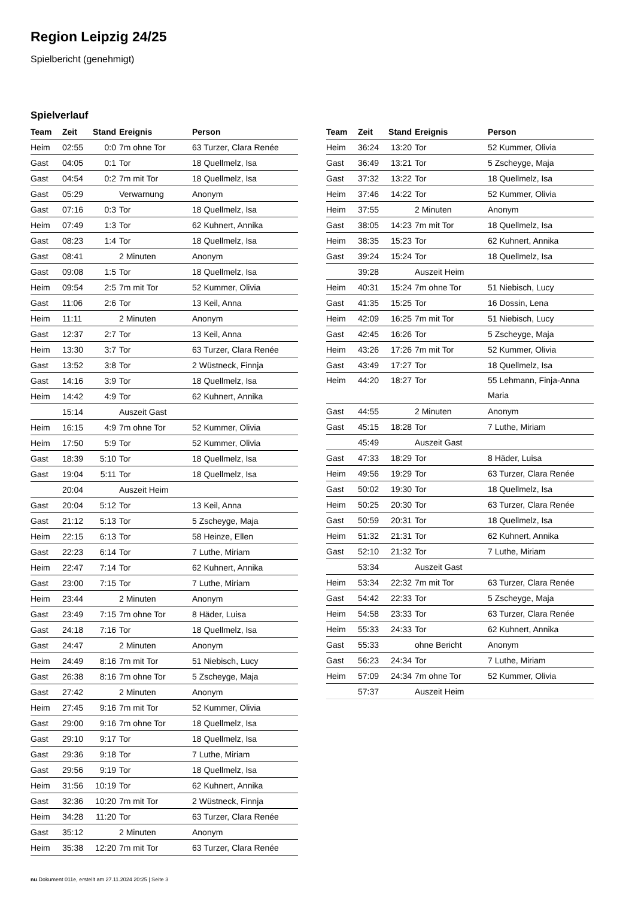Region Leipzig 24/25
Spielbericht (genehmigt)
Spielverlauf
| Team | Zeit | Stand | Ereignis | Person |
| --- | --- | --- | --- | --- |
| Heim | 02:55 | 0:0 | 7m ohne Tor | 63 Turzer, Clara Renée |
| Gast | 04:05 | 0:1 | Tor | 18 Quellmelz, Isa |
| Gast | 04:54 | 0:2 | 7m mit Tor | 18 Quellmelz, Isa |
| Gast | 05:29 | | Verwarnung | Anonym |
| Gast | 07:16 | 0:3 | Tor | 18 Quellmelz, Isa |
| Heim | 07:49 | 1:3 | Tor | 62 Kuhnert, Annika |
| Gast | 08:23 | 1:4 | Tor | 18 Quellmelz, Isa |
| Gast | 08:41 | | 2 Minuten | Anonym |
| Gast | 09:08 | 1:5 | Tor | 18 Quellmelz, Isa |
| Heim | 09:54 | 2:5 | 7m mit Tor | 52 Kummer, Olivia |
| Gast | 11:06 | 2:6 | Tor | 13 Keil, Anna |
| Heim | 11:11 | | 2 Minuten | Anonym |
| Gast | 12:37 | 2:7 | Tor | 13 Keil, Anna |
| Heim | 13:30 | 3:7 | Tor | 63 Turzer, Clara Renée |
| Gast | 13:52 | 3:8 | Tor | 2 Wüstneck, Finnja |
| Gast | 14:16 | 3:9 | Tor | 18 Quellmelz, Isa |
| Heim | 14:42 | 4:9 | Tor | 62 Kuhnert, Annika |
| | 15:14 | | Auszeit Gast | |
| Heim | 16:15 | 4:9 | 7m ohne Tor | 52 Kummer, Olivia |
| Heim | 17:50 | 5:9 | Tor | 52 Kummer, Olivia |
| Gast | 18:39 | 5:10 | Tor | 18 Quellmelz, Isa |
| Gast | 19:04 | 5:11 | Tor | 18 Quellmelz, Isa |
| | 20:04 | | Auszeit Heim | |
| Gast | 20:04 | 5:12 | Tor | 13 Keil, Anna |
| Gast | 21:12 | 5:13 | Tor | 5 Zscheyge, Maja |
| Heim | 22:15 | 6:13 | Tor | 58 Heinze, Ellen |
| Gast | 22:23 | 6:14 | Tor | 7 Luthe, Miriam |
| Heim | 22:47 | 7:14 | Tor | 62 Kuhnert, Annika |
| Gast | 23:00 | 7:15 | Tor | 7 Luthe, Miriam |
| Heim | 23:44 | | 2 Minuten | Anonym |
| Gast | 23:49 | 7:15 | 7m ohne Tor | 8 Häder, Luisa |
| Gast | 24:18 | 7:16 | Tor | 18 Quellmelz, Isa |
| Gast | 24:47 | | 2 Minuten | Anonym |
| Heim | 24:49 | 8:16 | 7m mit Tor | 51 Niebisch, Lucy |
| Gast | 26:38 | 8:16 | 7m ohne Tor | 5 Zscheyge, Maja |
| Gast | 27:42 | | 2 Minuten | Anonym |
| Heim | 27:45 | 9:16 | 7m mit Tor | 52 Kummer, Olivia |
| Gast | 29:00 | 9:16 | 7m ohne Tor | 18 Quellmelz, Isa |
| Gast | 29:10 | 9:17 | Tor | 18 Quellmelz, Isa |
| Gast | 29:36 | 9:18 | Tor | 7 Luthe, Miriam |
| Gast | 29:56 | 9:19 | Tor | 18 Quellmelz, Isa |
| Heim | 31:56 | 10:19 | Tor | 62 Kuhnert, Annika |
| Gast | 32:36 | 10:20 | 7m mit Tor | 2 Wüstneck, Finnja |
| Heim | 34:28 | 11:20 | Tor | 63 Turzer, Clara Renée |
| Gast | 35:12 | | 2 Minuten | Anonym |
| Heim | 35:38 | 12:20 | 7m mit Tor | 63 Turzer, Clara Renée |
| Team | Zeit | Stand | Ereignis | Person |
| --- | --- | --- | --- | --- |
| Heim | 36:24 | 13:20 | Tor | 52 Kummer, Olivia |
| Gast | 36:49 | 13:21 | Tor | 5 Zscheyge, Maja |
| Gast | 37:32 | 13:22 | Tor | 18 Quellmelz, Isa |
| Heim | 37:46 | 14:22 | Tor | 52 Kummer, Olivia |
| Heim | 37:55 | | 2 Minuten | Anonym |
| Gast | 38:05 | 14:23 | 7m mit Tor | 18 Quellmelz, Isa |
| Heim | 38:35 | 15:23 | Tor | 62 Kuhnert, Annika |
| Gast | 39:24 | 15:24 | Tor | 18 Quellmelz, Isa |
| | 39:28 | | Auszeit Heim | |
| Heim | 40:31 | 15:24 | 7m ohne Tor | 51 Niebisch, Lucy |
| Gast | 41:35 | 15:25 | Tor | 16 Dossin, Lena |
| Heim | 42:09 | 16:25 | 7m mit Tor | 51 Niebisch, Lucy |
| Gast | 42:45 | 16:26 | Tor | 5 Zscheyge, Maja |
| Heim | 43:26 | 17:26 | 7m mit Tor | 52 Kummer, Olivia |
| Gast | 43:49 | 17:27 | Tor | 18 Quellmelz, Isa |
| Heim | 44:20 | 18:27 | Tor | 55 Lehmann, Finja-Anna Maria |
| Gast | 44:55 | | 2 Minuten | Anonym |
| Gast | 45:15 | 18:28 | Tor | 7 Luthe, Miriam |
| | 45:49 | | Auszeit Gast | |
| Gast | 47:33 | 18:29 | Tor | 8 Häder, Luisa |
| Heim | 49:56 | 19:29 | Tor | 63 Turzer, Clara Renée |
| Gast | 50:02 | 19:30 | Tor | 18 Quellmelz, Isa |
| Heim | 50:25 | 20:30 | Tor | 63 Turzer, Clara Renée |
| Gast | 50:59 | 20:31 | Tor | 18 Quellmelz, Isa |
| Heim | 51:32 | 21:31 | Tor | 62 Kuhnert, Annika |
| Gast | 52:10 | 21:32 | Tor | 7 Luthe, Miriam |
| | 53:34 | | Auszeit Gast | |
| Heim | 53:34 | 22:32 | 7m mit Tor | 63 Turzer, Clara Renée |
| Gast | 54:42 | 22:33 | Tor | 5 Zscheyge, Maja |
| Heim | 54:58 | 23:33 | Tor | 63 Turzer, Clara Renée |
| Heim | 55:33 | 24:33 | Tor | 62 Kuhnert, Annika |
| Gast | 55:33 | | ohne Bericht | Anonym |
| Gast | 56:23 | 24:34 | Tor | 7 Luthe, Miriam |
| Heim | 57:09 | 24:34 | 7m ohne Tor | 52 Kummer, Olivia |
| | 57:37 | | Auszeit Heim | |
nu.Dokument 011e, erstellt am 27.11.2024 20:25 | Seite 3